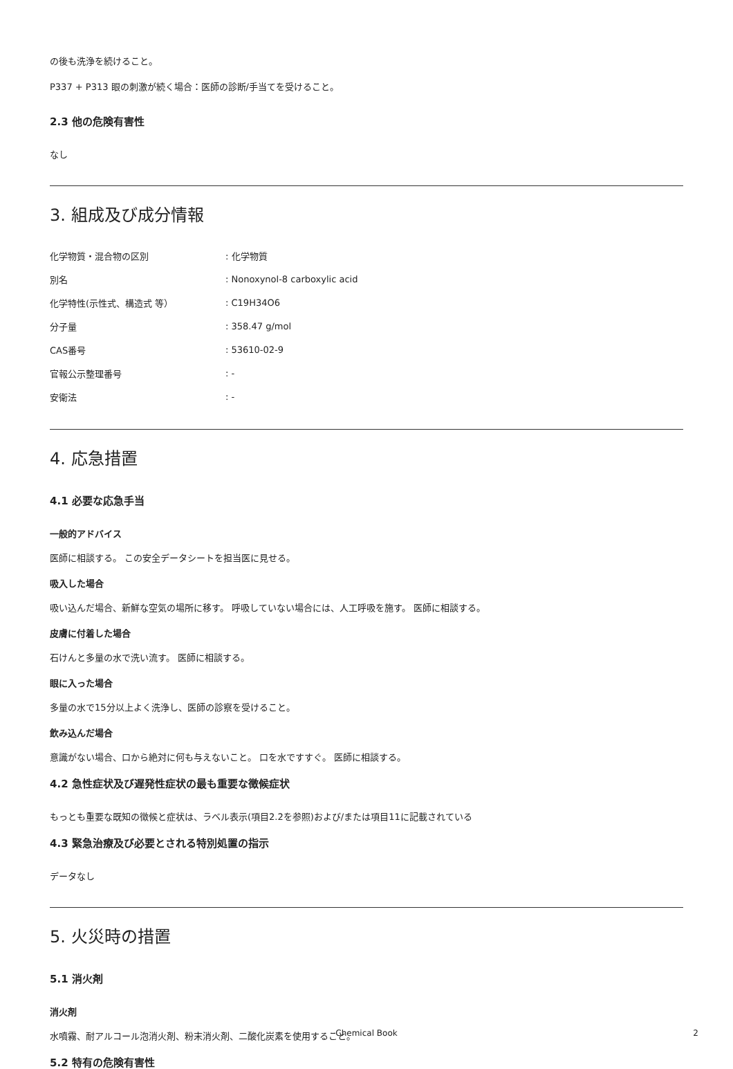の後も洗浄を続けること。
P337 + P313 眼の刺激が続く場合：医師の診断/手当てを受けること。
2.3 他の危険有害性
なし
3. 組成及び成分情報
| 化学物質・混合物の区別 | : 化学物質 |
| 別名 | : Nonoxynol-8 carboxylic acid |
| 化学特性(示性式、構造式 等） | : C19H34O6 |
| 分子量 | : 358.47 g/mol |
| CAS番号 | : 53610-02-9 |
| 官報公示整理番号 | : - |
| 安衛法 | : - |
4. 応急措置
4.1 必要な応急手当
一般的アドバイス
医師に相談する。 この安全データシートを担当医に見せる。
吸入した場合
吸い込んだ場合、新鮮な空気の場所に移す。 呼吸していない場合には、人工呼吸を施す。 医師に相談する。
皮膚に付着した場合
石けんと多量の水で洗い流す。 医師に相談する。
眼に入った場合
多量の水で15分以上よく洗浄し、医師の診察を受けること。
飲み込んだ場合
意識がない場合、口から絶対に何も与えないこと。 口を水ですすぐ。 医師に相談する。
4.2 急性症状及び遅発性症状の最も重要な徴候症状
もっとも重要な既知の徴候と症状は、ラベル表示(項目2.2を参照)および/または項目11に記載されている
4.3 緊急治療及び必要とされる特別処置の指示
データなし
5. 火災時の措置
5.1 消火剤
消火剤
水噴霧、耐アルコール泡消火剤、粉末消火剤、二酸化炭素を使用すること。
5.2 特有の危険有害性
Chemical Book 2